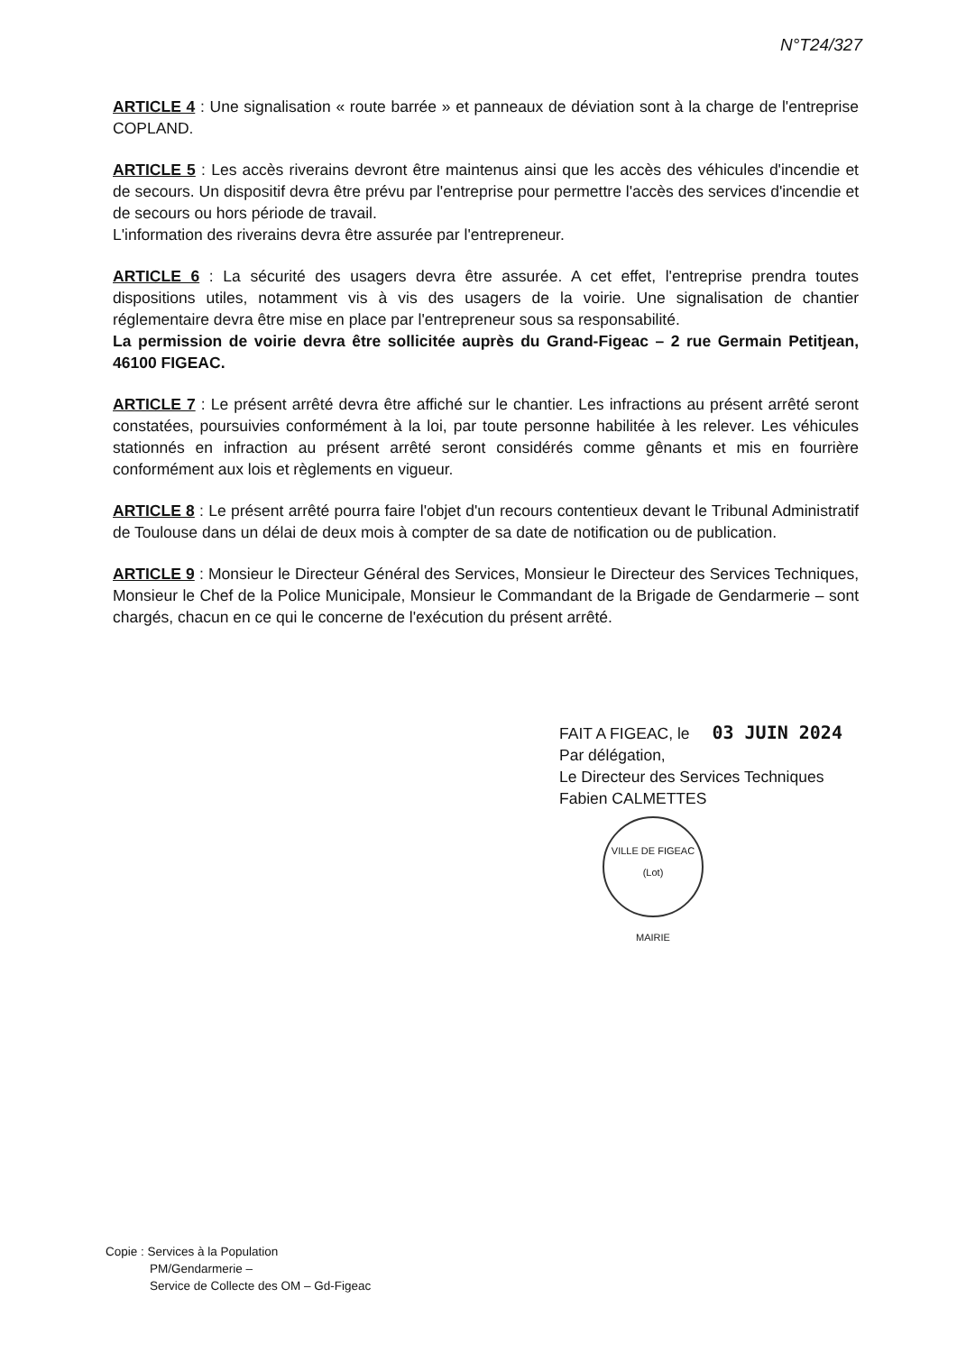N°T24/327
ARTICLE 4 : Une signalisation « route barrée » et panneaux de déviation sont à la charge de l'entreprise COPLAND.
ARTICLE 5 : Les accès riverains devront être maintenus ainsi que les accès des véhicules d'incendie et de secours. Un dispositif devra être prévu par l'entreprise pour permettre l'accès des services d'incendie et de secours ou hors période de travail.
L'information des riverains devra être assurée par l'entrepreneur.
ARTICLE 6 : La sécurité des usagers devra être assurée. A cet effet, l'entreprise prendra toutes dispositions utiles, notamment vis à vis des usagers de la voirie. Une signalisation de chantier réglementaire devra être mise en place par l'entrepreneur sous sa responsabilité.
La permission de voirie devra être sollicitée auprès du Grand-Figeac – 2 rue Germain Petitjean, 46100 FIGEAC.
ARTICLE 7 : Le présent arrêté devra être affiché sur le chantier. Les infractions au présent arrêté seront constatées, poursuivies conformément à la loi, par toute personne habilitée à les relever. Les véhicules stationnés en infraction au présent arrêté seront considérés comme gênants et mis en fourrière conformément aux lois et règlements en vigueur.
ARTICLE 8 : Le présent arrêté pourra faire l'objet d'un recours contentieux devant le Tribunal Administratif de Toulouse dans un délai de deux mois à compter de sa date de notification ou de publication.
ARTICLE 9 : Monsieur le Directeur Général des Services, Monsieur le Directeur des Services Techniques, Monsieur le Chef de la Police Municipale, Monsieur le Commandant de la Brigade de Gendarmerie – sont chargés, chacun en ce qui le concerne de l'exécution du présent arrêté.
FAIT A FIGEAC, le 03 JUIN 2024
Par délégation,
Le Directeur des Services Techniques
Fabien CALMETTES
VILLE DE FIGEAC (Lot)
MAIRIE
Copie : Services à la Population
PM/Gendarmerie –
Service de Collecte des OM – Gd-Figeac